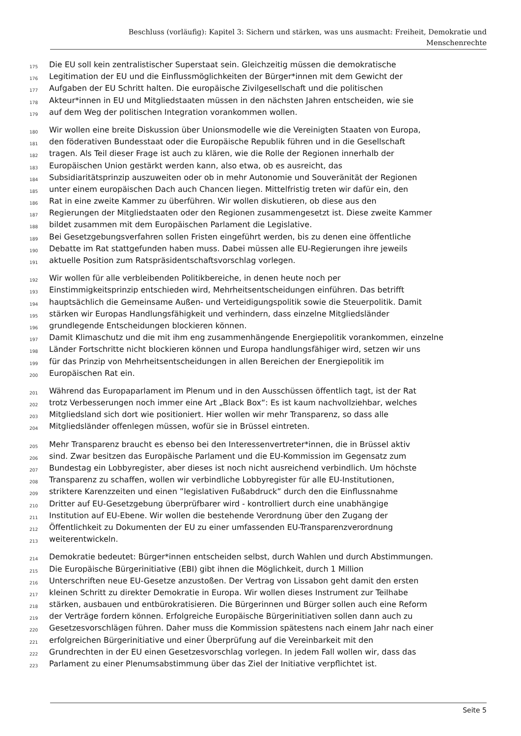Beschluss (vorläufig): Kapitel 3: Sichern und stärken, was uns ausmacht: Freiheit, Demokratie und
Menschenrechte
175 Die EU soll kein zentralistischer Superstaat sein. Gleichzeitig müssen die demokratische
176 Legitimation der EU und die Einflussmöglichkeiten der Bürger*innen mit dem Gewicht der
177 Aufgaben der EU Schritt halten. Die europäische Zivilgesellschaft und die politischen
178 Akteur*innen in EU und Mitgliedstaaten müssen in den nächsten Jahren entscheiden, wie sie
179 auf dem Weg der politischen Integration vorankommen wollen.
180 Wir wollen eine breite Diskussion über Unionsmodelle wie die Vereinigten Staaten von Europa,
181 den föderativen Bundesstaat oder die Europäische Republik führen und in die Gesellschaft
182 tragen. Als Teil dieser Frage ist auch zu klären, wie die Rolle der Regionen innerhalb der
183 Europäischen Union gestärkt werden kann, also etwa, ob es ausreicht, das
184 Subsidiaritätsprinzip auszuweiten oder ob in mehr Autonomie und Souveränität der Regionen
185 unter einem europäischen Dach auch Chancen liegen. Mittelfristig treten wir dafür ein, den
186 Rat in eine zweite Kammer zu überführen. Wir wollen diskutieren, ob diese aus den
187 Regierungen der Mitgliedstaaten oder den Regionen zusammengesetzt ist. Diese zweite Kammer
188 bildet zusammen mit dem Europäischen Parlament die Legislative.
189 Bei Gesetzgebungsverfahren sollen Fristen eingeführt werden, bis zu denen eine öffentliche
190 Debatte im Rat stattgefunden haben muss. Dabei müssen alle EU-Regierungen ihre jeweils
191 aktuelle Position zum Ratspräsidentschaftsvorschlag vorlegen.
192 Wir wollen für alle verbleibenden Politikbereiche, in denen heute noch per
193 Einstimmigkeitsprinzip entschieden wird, Mehrheitsentscheidungen einführen. Das betrifft
194 hauptsächlich die Gemeinsame Außen- und Verteidigungspolitik sowie die Steuerpolitik. Damit
195 stärken wir Europas Handlungsfähigkeit und verhindern, dass einzelne Mitgliedsländer
196 grundlegende Entscheidungen blockieren können.
197 Damit Klimaschutz und die mit ihm eng zusammenhängende Energiepolitik vorankommen, einzelne
198 Länder Fortschritte nicht blockieren können und Europa handlungsfähiger wird, setzen wir uns
199 für das Prinzip von Mehrheitsentscheidungen in allen Bereichen der Energiepolitik im
200 Europäischen Rat ein.
201 Während das Europaparlament im Plenum und in den Ausschüssen öffentlich tagt, ist der Rat
202 trotz Verbesserungen noch immer eine Art „Black Box“: Es ist kaum nachvollziehbar, welches
203 Mitgliedsland sich dort wie positioniert. Hier wollen wir mehr Transparenz, so dass alle
204 Mitgliedsländer offenlegen müssen, wofür sie in Brüssel eintreten.
205 Mehr Transparenz braucht es ebenso bei den Interessenvertreter*innen, die in Brüssel aktiv
206 sind. Zwar besitzen das Europäische Parlament und die EU-Kommission im Gegensatz zum
207 Bundestag ein Lobbyregister, aber dieses ist noch nicht ausreichend verbindlich. Um höchste
208 Transparenz zu schaffen, wollen wir verbindliche Lobbyregister für alle EU-Institutionen,
209 striktere Karenzzeiten und einen ”legislativen Fußabdruck” durch den die Einflussnahme
210 Dritter auf EU-Gesetzgebung überprüfbarer wird - kontrolliert durch eine unabhängige
211 Institution auf EU-Ebene. Wir wollen die bestehende Verordnung über den Zugang der
212 Öffentlichkeit zu Dokumenten der EU zu einer umfassenden EU-Transparenzverordnung
213 weiterentwickeln.
214 Demokratie bedeutet: Bürger*innen entscheiden selbst, durch Wahlen und durch Abstimmungen.
215 Die Europäische Bürgerinitiative (EBI) gibt ihnen die Möglichkeit, durch 1 Million
216 Unterschriften neue EU-Gesetze anzustoßen. Der Vertrag von Lissabon geht damit den ersten
217 kleinen Schritt zu direkter Demokratie in Europa. Wir wollen dieses Instrument zur Teilhabe
218 stärken, ausbauen und entbürokratisieren. Die Bürgerinnen und Bürger sollen auch eine Reform
219 der Verträge fordern können. Erfolgreiche Europäische Bürgerinitiativen sollen dann auch zu
220 Gesetzesvorschlägen führen. Daher muss die Kommission spätestens nach einem Jahr nach einer
221 erfolgreichen Bürgerinitiative und einer Überprüfung auf die Vereinbarkeit mit den
222 Grundrechten in der EU einen Gesetzesvorschlag vorlegen. In jedem Fall wollen wir, dass das
223 Parlament zu einer Plenumsabstimmung über das Ziel der Initiative verpflichtet ist.
Seite 5